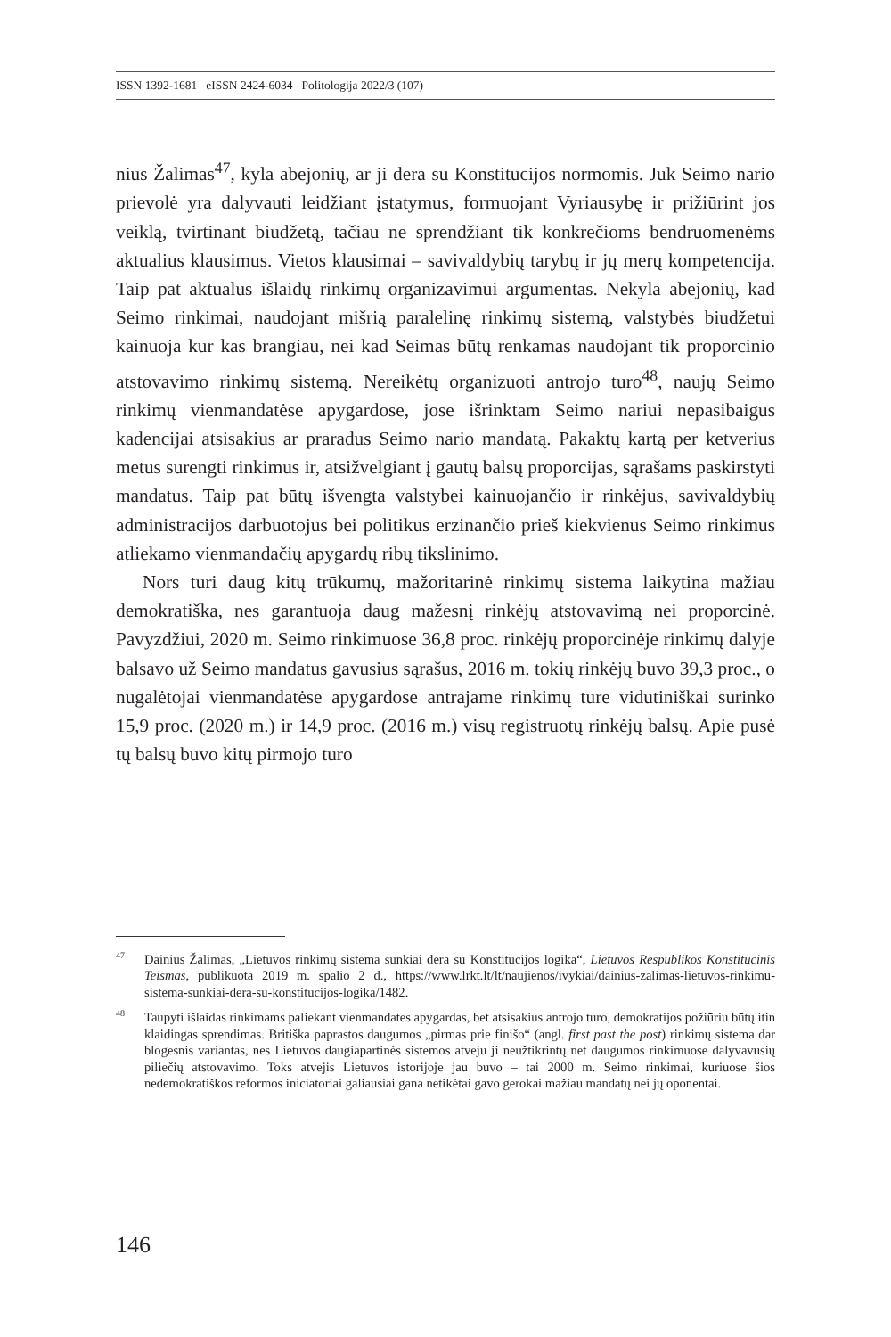ISSN 1392-1681 eISSN 2424-6034 Politologija 2022/3 (107)
nius Žalimas<sup>47</sup>, kyla abejonių, ar ji dera su Konstitucijos normomis. Juk Seimo nario prievolė yra dalyvauti leidžiant įstatymus, formuojant Vyriausybę ir prižiūrint jos veiklą, tvirtinant biudžetą, tačiau ne sprendžiant tik konkrečioms bendruomenėms aktualius klausimus. Vietos klausimai – savivaldybių tarybų ir jų merų kompetencija. Taip pat aktualus išlaidų rinkimų organizavimui argumentas. Nekyla abejonių, kad Seimo rinkimai, naudojant mišrią paralelinę rinkimų sistemą, valstybės biudžetui kainuoja kur kas brangiau, nei kad Seimas būtų renkamas naudojant tik proporcinio atstovavimo rinkimų sistemą. Nereikėtų organizuoti antrojo turo<sup>48</sup>, naujų Seimo rinkimų vienmandatėse apygardose, jose išrinktam Seimo nariui nepasibaigus kadencijai atsisakius ar praradus Seimo nario mandatą. Pakaktų kartą per ketverius metus surengti rinkimus ir, atsižvelgiant į gautų balsų proporcijas, sąrašams paskirstyti mandatus. Taip pat būtų išvengta valstybei kainuojančio ir rinkėjus, savivaldybių administracijos darbuotojus bei politikus erzinančio prieš kiekvienus Seimo rinkimus atliekamo vienmandačių apygardų ribų tikslinimo.
Nors turi daug kitų trūkumų, mažoritarinė rinkimų sistema laikytina mažiau demokratiška, nes garantuoja daug mažesnį rinkėjų atstovavimą nei proporcinė. Pavyzdžiui, 2020 m. Seimo rinkimuose 36,8 proc. rinkėjų proporcinėje rinkimų dalyje balsavo už Seimo mandatus gavusius sąrašus, 2016 m. tokių rinkėjų buvo 39,3 proc., o nugalėtojai vienmandatėse apygardose antrajame rinkimų ture vidutiniškai surinko 15,9 proc. (2020 m.) ir 14,9 proc. (2016 m.) visų registruotų rinkėjų balsų. Apie pusė tų balsų buvo kitų pirmojo turo
<sup>47</sup> Dainius Žalimas, „Lietuvos rinkimų sistema sunkiai dera su Konstitucijos logika“, Lietuvos Respublikos Konstitucinis Teismas, publikuota 2019 m. spalio 2 d., https://www.lrkt.lt/lt/naujienos/ivykiai/dainius-zalimas-lietuvos-rinkimu-sistema-sunkiai-dera-su-konstitucijos-logika/1482.
<sup>48</sup> Taupyti išlaidas rinkimams paliekant vienmandates apygardas, bet atsisakius antrojo turo, demokratijos požiūriu būtų itin klaidingas sprendimas. Britiška paprastos daugumos „pirmas prie finišo“ (angl. first past the post) rinkimų sistema dar blogesnis variantas, nes Lietuvos daugiapartinės sistemos atveju ji neužtikrintų net daugumos rinkimuose dalyvavusių piliečių atstovavimo. Toks atvejis Lietuvos istorijoje jau buvo – tai 2000 m. Seimo rinkimai, kuriuose šios nedemokratiškos reformos iniciatoriai galiausiai gana netikėtai gavo gerokai mažiau mandatų nei jų oponentai.
146